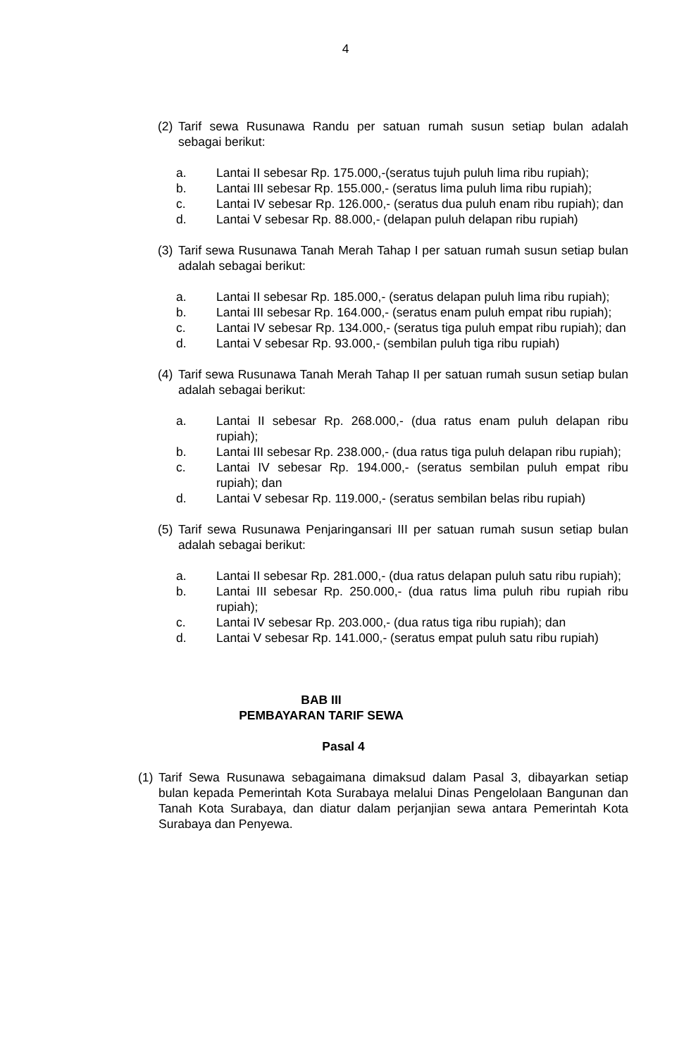4
(2) Tarif sewa Rusunawa Randu per satuan rumah susun setiap bulan adalah sebagai berikut:
a. Lantai II sebesar Rp. 175.000,-(seratus tujuh puluh lima ribu rupiah);
b. Lantai III sebesar Rp. 155.000,- (seratus lima puluh lima ribu rupiah);
c. Lantai IV sebesar Rp. 126.000,- (seratus dua puluh enam ribu rupiah); dan
d. Lantai V sebesar Rp. 88.000,- (delapan puluh delapan ribu rupiah)
(3) Tarif sewa Rusunawa Tanah Merah Tahap I per satuan rumah susun setiap bulan adalah sebagai berikut:
a. Lantai II sebesar Rp. 185.000,- (seratus delapan puluh lima ribu rupiah);
b. Lantai III sebesar Rp. 164.000,- (seratus enam puluh empat ribu rupiah);
c. Lantai IV sebesar Rp. 134.000,- (seratus tiga puluh empat ribu rupiah); dan
d. Lantai V sebesar Rp. 93.000,- (sembilan puluh tiga ribu rupiah)
(4) Tarif sewa Rusunawa Tanah Merah Tahap II per satuan rumah susun setiap bulan adalah sebagai berikut:
a. Lantai II sebesar Rp. 268.000,- (dua ratus enam puluh delapan ribu rupiah);
b. Lantai III sebesar Rp. 238.000,- (dua ratus tiga puluh delapan ribu rupiah);
c. Lantai IV sebesar Rp. 194.000,- (seratus sembilan puluh empat ribu rupiah); dan
d. Lantai V sebesar Rp. 119.000,- (seratus sembilan belas ribu rupiah)
(5) Tarif sewa Rusunawa Penjaringansari III per satuan rumah susun setiap bulan adalah sebagai berikut:
a. Lantai II sebesar Rp. 281.000,- (dua ratus delapan puluh satu ribu rupiah);
b. Lantai III sebesar Rp. 250.000,- (dua ratus lima puluh ribu rupiah ribu rupiah);
c. Lantai IV sebesar Rp. 203.000,- (dua ratus tiga ribu rupiah); dan
d. Lantai V sebesar Rp. 141.000,- (seratus empat puluh satu ribu rupiah)
BAB III
PEMBAYARAN TARIF SEWA
Pasal 4
(1) Tarif Sewa Rusunawa sebagaimana dimaksud dalam Pasal 3, dibayarkan setiap bulan kepada Pemerintah Kota Surabaya melalui Dinas Pengelolaan Bangunan dan Tanah Kota Surabaya, dan diatur dalam perjanjian sewa antara Pemerintah Kota Surabaya dan Penyewa.